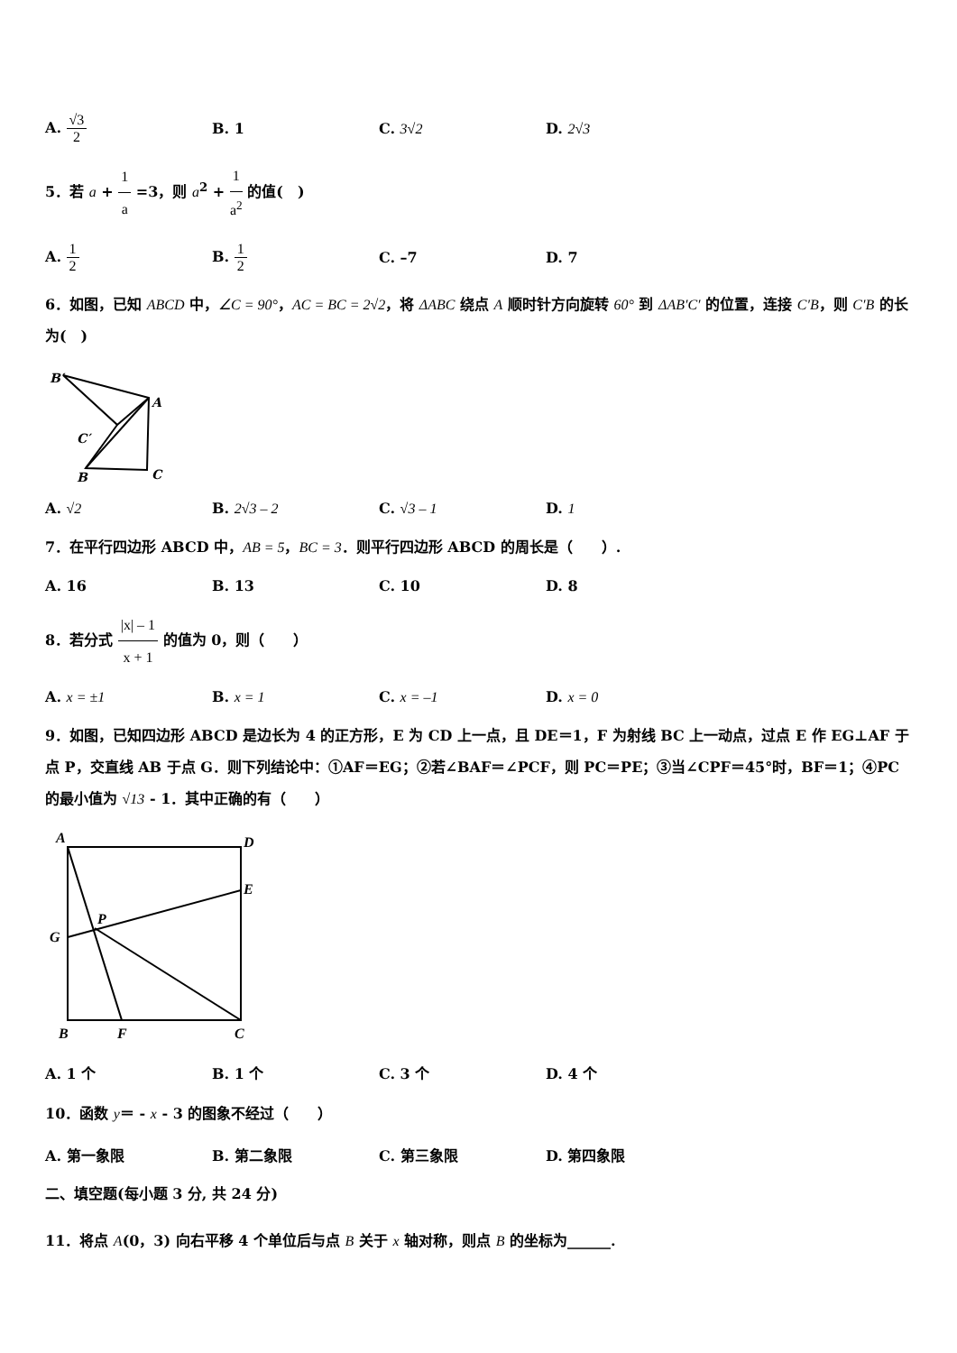A. √3 2 B. 1 C. 3√2 D. 2√3
5．若 a + 1 a =3，则 a<sup>2</sup> + 1 a<sup>2</sup> 的值(　)
A. 1 2 B. 1 2 C. –7 D. 7
6．如图，已知 ABCD 中，∠C = 90°，AC = BC = 2√2，将 ΔABC 绕点 A 顺时针方向旋转 60° 到 ΔAB′C′ 的位置，连接 C′B，则 C′B 的长为(　)
B′
A
C′
B
C
A. √2 B. 2√3 – 2 C. √3 – 1 D. 1
7．在平行四边形 ABCD 中，AB = 5，BC = 3．则平行四边形 ABCD 的周长是（　　）.
A. 16 B. 13 C. 10 D. 8
8．若分式 |x| – 1 x + 1 的值为 0，则（　　）
A. x = ±1 B. x = 1 C. x = –1 D. x = 0
9．如图，已知四边形 ABCD 是边长为 4 的正方形，E 为 CD 上一点，且 DE＝1，F 为射线 BC 上一动点，过点 E 作 EG⊥AF 于点 P，交直线 AB 于点 G．则下列结论中：①AF＝EG；②若∠BAF＝∠PCF，则 PC＝PE；③当∠CPF＝45°时，BF＝1；④PC 的最小值为 √13 - 1．其中正确的有（　　）
A
D
E
G
P
B
F
C
A. 1 个 B. 1 个 C. 3 个 D. 4 个
10．函数 y＝ - x - 3 的图象不经过（　　）
A. 第一象限 B. 第二象限 C. 第三象限 D. 第四象限
二、填空题(每小题 3 分, 共 24 分)
11．将点 A(0，3) 向右平移 4 个单位后与点 B 关于 x 轴对称，则点 B 的坐标为______.